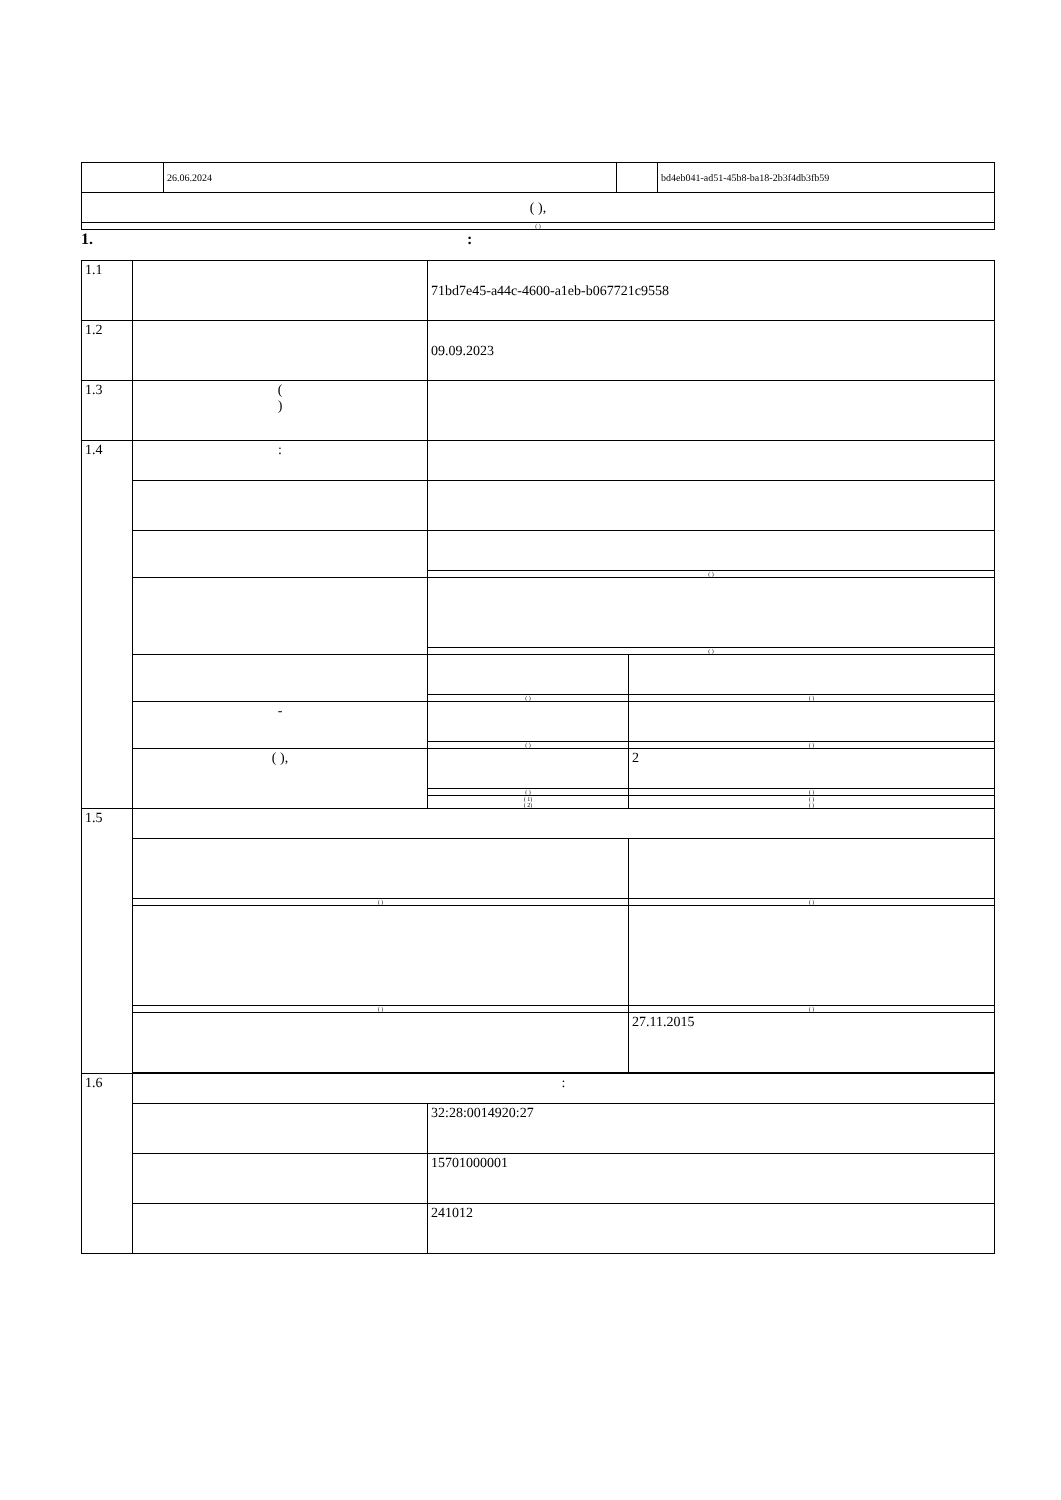| | 26.06.2024 | | bd4eb041-ad51-45b8-ba18-2b3f4db3fb59 |
| ( ), | | | |
| ( ) | | | |
1. :
| 1.1 | | 71bd7e45-a44c-4600-a1eb-b067721c9558 | |
| 1.2 | | 09.09.2023 | |
| 1.3 | ( ) | | |
| 1.4 | : | | |
| | | ( ) | |
| | | ( ) | |
| | | ( ) | ( ) |
| | - | | |
| | | ( ) | ( ) |
| | ( ), | | 2 |
| | | ( ) | ( ) |
| | | ( 1) ( 2) | ( ) ( ) |
| 1.5 | | | |
| | ( ) | | ( ) |
| | ( ) | | ( ) |
| | | | 27.11.2015 |
| 1.6 | : | | |
| | | 32:28:0014920:27 | |
| | | 15701000001 | |
| | | 241012 | |